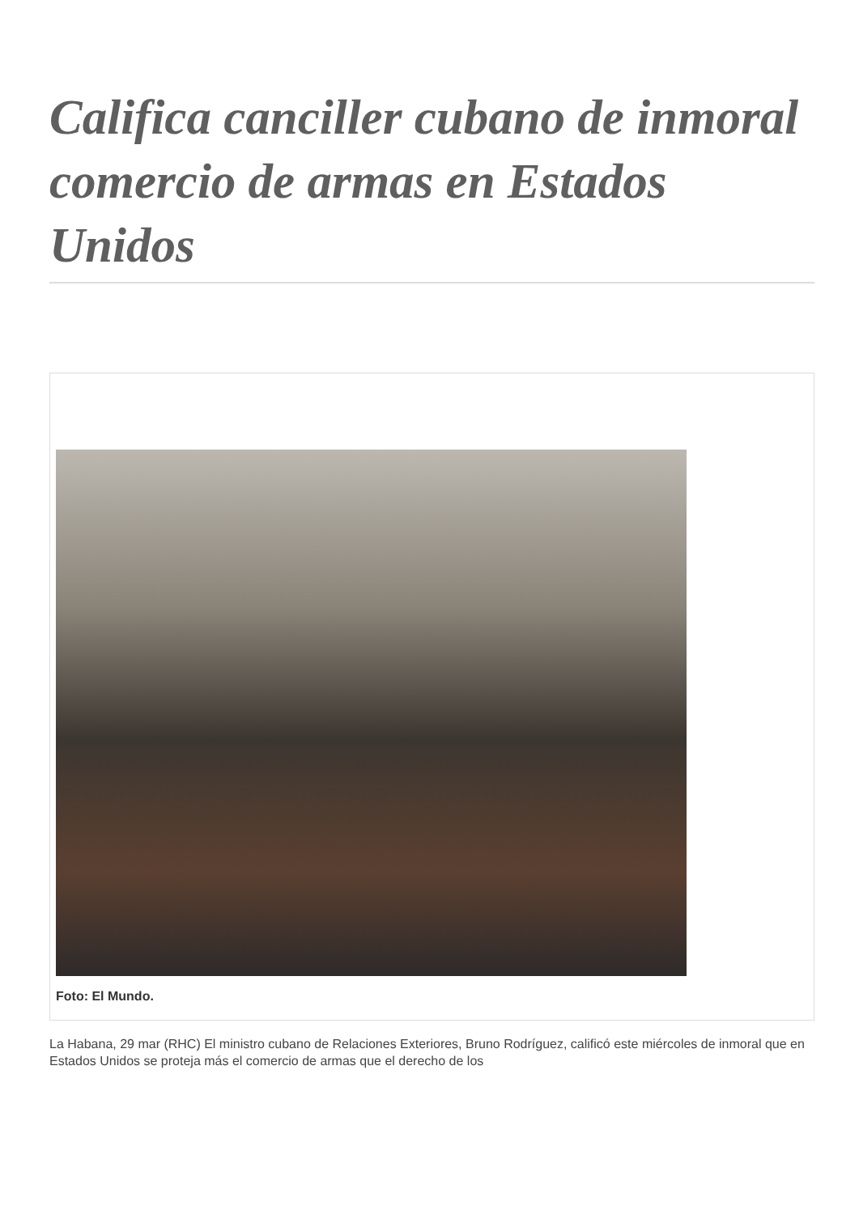Califica canciller cubano de inmoral comercio de armas en Estados Unidos
Foto: El Mundo.
La Habana, 29 mar (RHC) El ministro cubano de Relaciones Exteriores, Bruno Rodríguez, calificó este miércoles de inmoral que en Estados Unidos se proteja más el comercio de armas que el derecho de los